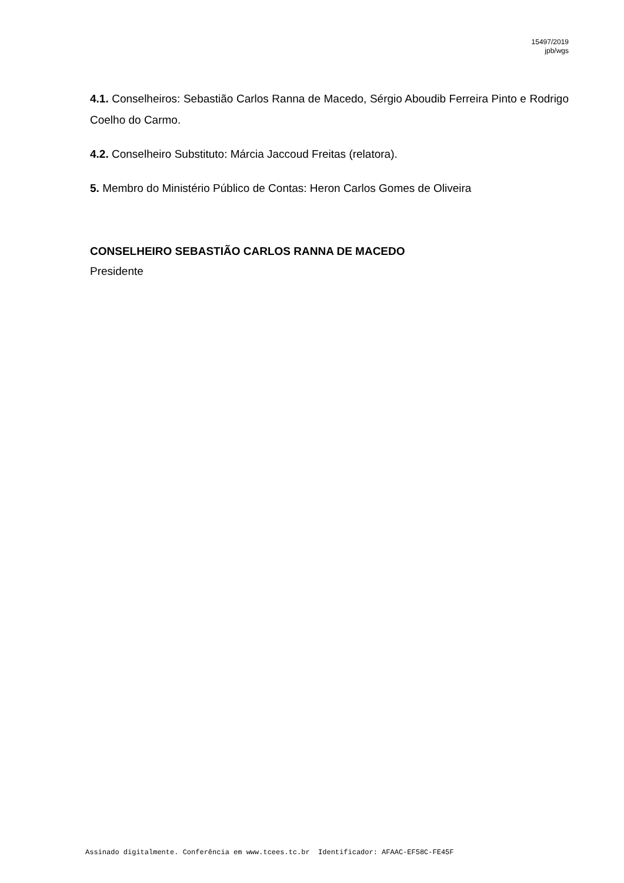15497/2019
jpb/wgs
4.1. Conselheiros: Sebastião Carlos Ranna de Macedo, Sérgio Aboudib Ferreira Pinto e Rodrigo Coelho do Carmo.
4.2. Conselheiro Substituto: Márcia Jaccoud Freitas (relatora).
5. Membro do Ministério Público de Contas: Heron Carlos Gomes de Oliveira
CONSELHEIRO SEBASTIÃO CARLOS RANNA DE MACEDO
Presidente
Assinado digitalmente. Conferência em www.tcees.tc.br Identificador: AFAAC-EF58C-FE45F